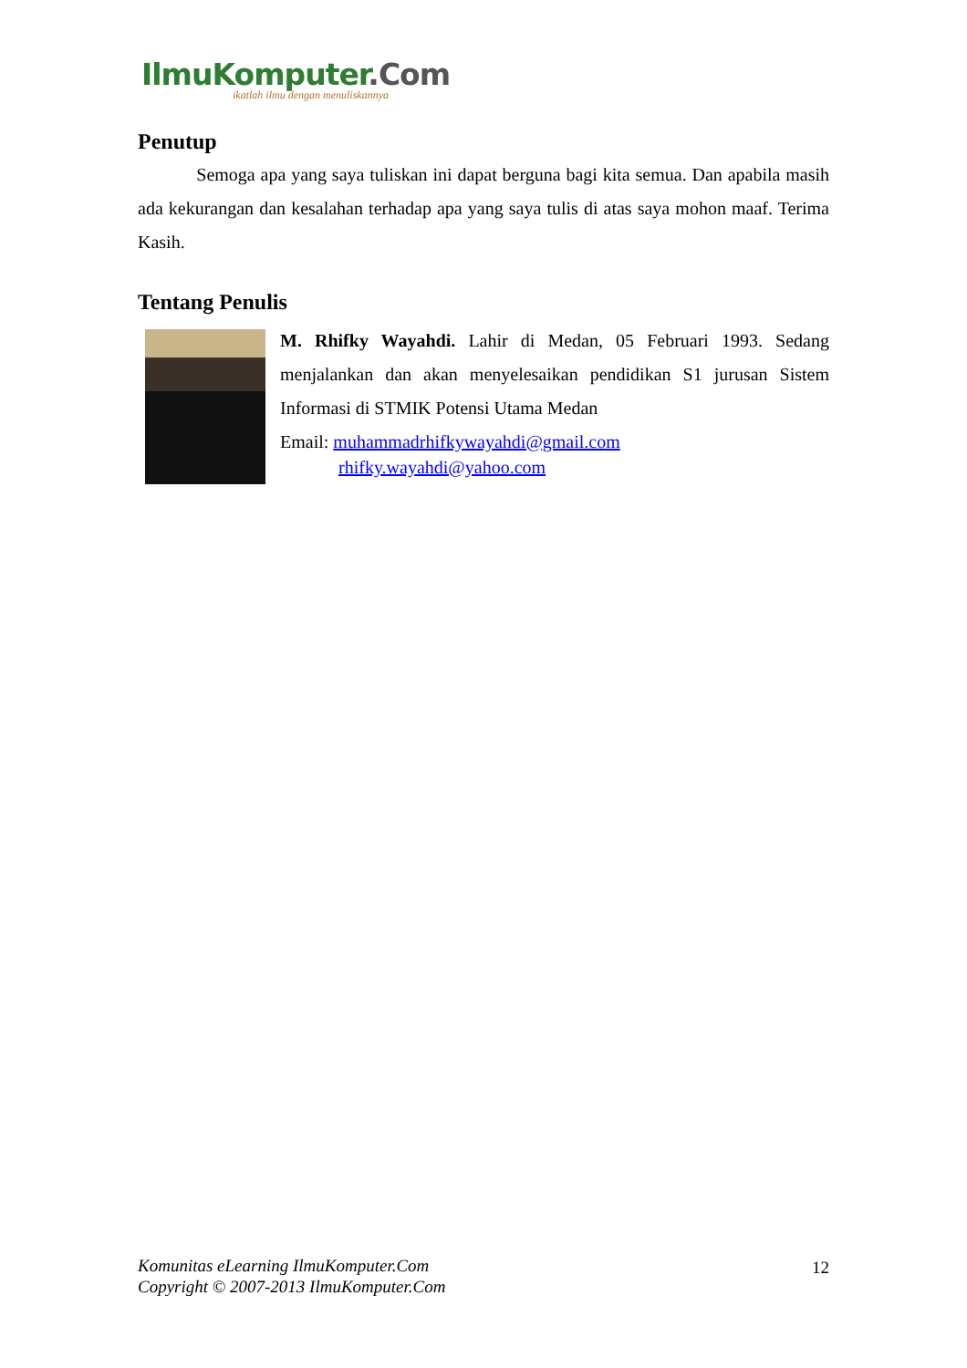IlmuKomputer.Com
ikatlah ilmu dengan menuliskannya
Penutup
Semoga apa yang saya tuliskan ini dapat berguna bagi kita semua. Dan apabila masih ada kekurangan dan kesalahan terhadap apa yang saya tulis di atas saya mohon maaf. Terima Kasih.
Tentang Penulis
M. Rhifky Wayahdi. Lahir di Medan, 05 Februari 1993. Sedang menjalankan dan akan menyelesaikan pendidikan S1 jurusan Sistem Informasi di STMIK Potensi Utama Medan
Email: muhammadrhifkywayahdi@gmail.com
rhifky.wayahdi@yahoo.com
Komunitas eLearning IlmuKomputer.Com
Copyright © 2007-2013 IlmuKomputer.Com 12